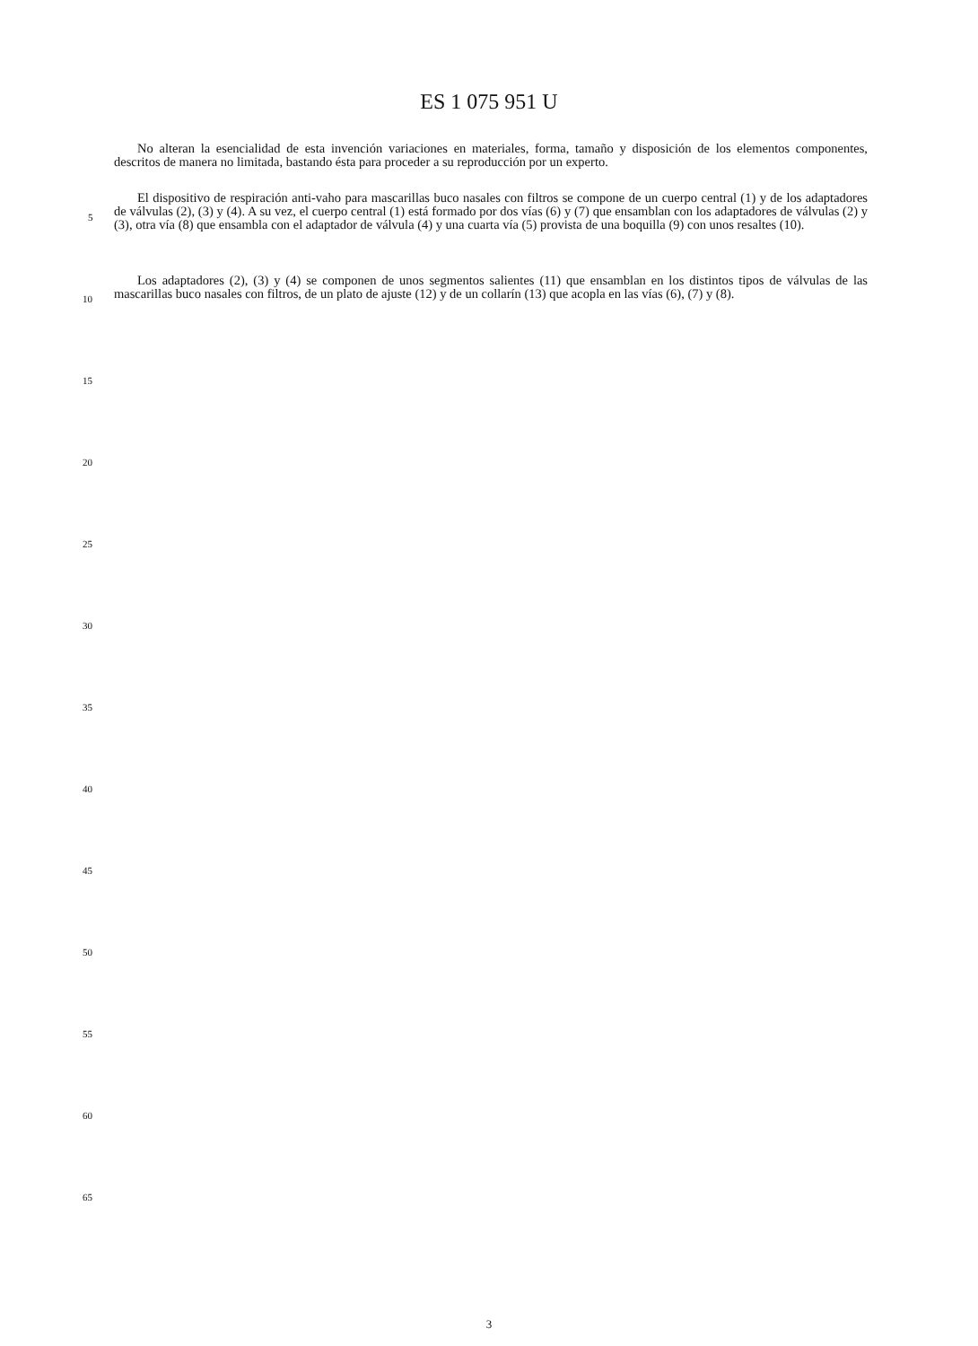ES 1 075 951 U
No alteran la esencialidad de esta invención variaciones en materiales, forma, tamaño y disposición de los elementos componentes, descritos de manera no limitada, bastando ésta para proceder a su reproducción por un experto.
El dispositivo de respiración anti-vaho para mascarillas buco nasales con filtros se compone de un cuerpo central (1) y de los adaptadores de válvulas (2), (3) y (4). A su vez, el cuerpo central (1) está formado por dos vías (6) y (7) que ensamblan con los adaptadores de válvulas (2) y (3), otra vía (8) que ensambla con el adaptador de válvula (4) y una cuarta vía (5) provista de una boquilla (9) con unos resaltes (10).
Los adaptadores (2), (3) y (4) se componen de unos segmentos salientes (11) que ensamblan en los distintos tipos de válvulas de las mascarillas buco nasales con filtros, de un plato de ajuste (12) y de un collarín (13) que acopla en las vías (6), (7) y (8).
5
10
15
20
25
30
35
40
45
50
55
60
65
3